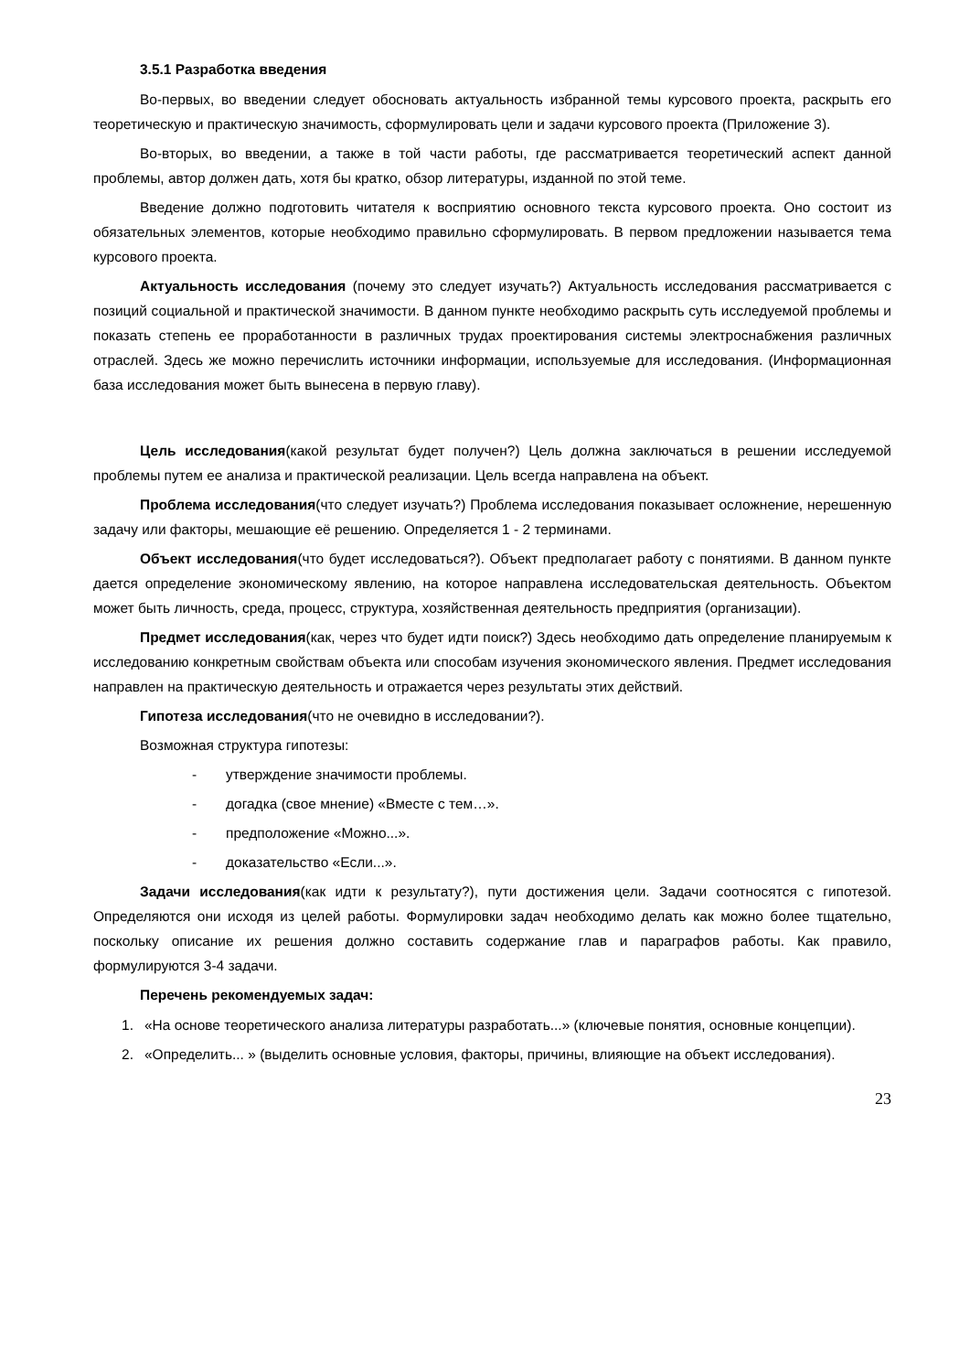3.5.1 Разработка введения
Во-первых, во введении следует обосновать актуальность избранной темы курсового проекта, раскрыть его теоретическую и практическую значимость, сформулировать цели и задачи курсового проекта (Приложение 3).
Во-вторых, во введении, а также в той части работы, где рассматривается теоретический аспект данной проблемы, автор должен дать, хотя бы кратко, обзор литературы, изданной по этой теме.
Введение должно подготовить читателя к восприятию основного текста курсового проекта. Оно состоит из обязательных элементов, которые необходимо правильно сформулировать. В первом предложении называется тема курсового проекта.
Актуальность исследования (почему это следует изучать?) Актуальность исследования рассматривается с позиций социальной и практической значимости. В данном пункте необходимо раскрыть суть исследуемой проблемы и показать степень ее проработанности в различных трудах проектирования системы электроснабжения различных отраслей. Здесь же можно перечислить источники информации, используемые для исследования. (Информационная база исследования может быть вынесена в первую главу).
Цель исследования(какой результат будет получен?) Цель должна заключаться в решении исследуемой проблемы путем ее анализа и практической реализации. Цель всегда направлена на объект.
Проблема исследования(что следует изучать?) Проблема исследования показывает осложнение, нерешенную задачу или факторы, мешающие её решению. Определяется 1 - 2 терминами.
Объект исследования(что будет исследоваться?). Объект предполагает работу с понятиями. В данном пункте дается определение экономическому явлению, на которое направлена исследовательская деятельность. Объектом может быть личность, среда, процесс, структура, хозяйственная деятельность предприятия (организации).
Предмет исследования(как, через что будет идти поиск?) Здесь необходимо дать определение планируемым к исследованию конкретным свойствам объекта или способам изучения экономического явления. Предмет исследования направлен на практическую деятельность и отражается через результаты этих действий.
Гипотеза исследования(что не очевидно в исследовании?).
Возможная структура гипотезы:
- утверждение значимости проблемы.
- догадка (свое мнение) «Вместе с тем…».
- предположение «Можно...».
- доказательство «Если...».
Задачи исследования(как идти к результату?), пути достижения цели. Задачи соотносятся с гипотезой. Определяются они исходя из целей работы. Формулировки задач необходимо делать как можно более тщательно, поскольку описание их решения должно составить содержание глав и параграфов работы. Как правило, формулируются 3-4 задачи.
Перечень рекомендуемых задач:
1. «На основе теоретического анализа литературы разработать...» (ключевые понятия, основные концепции).
2. «Определить... » (выделить основные условия, факторы, причины, влияющие на объект исследования).
23